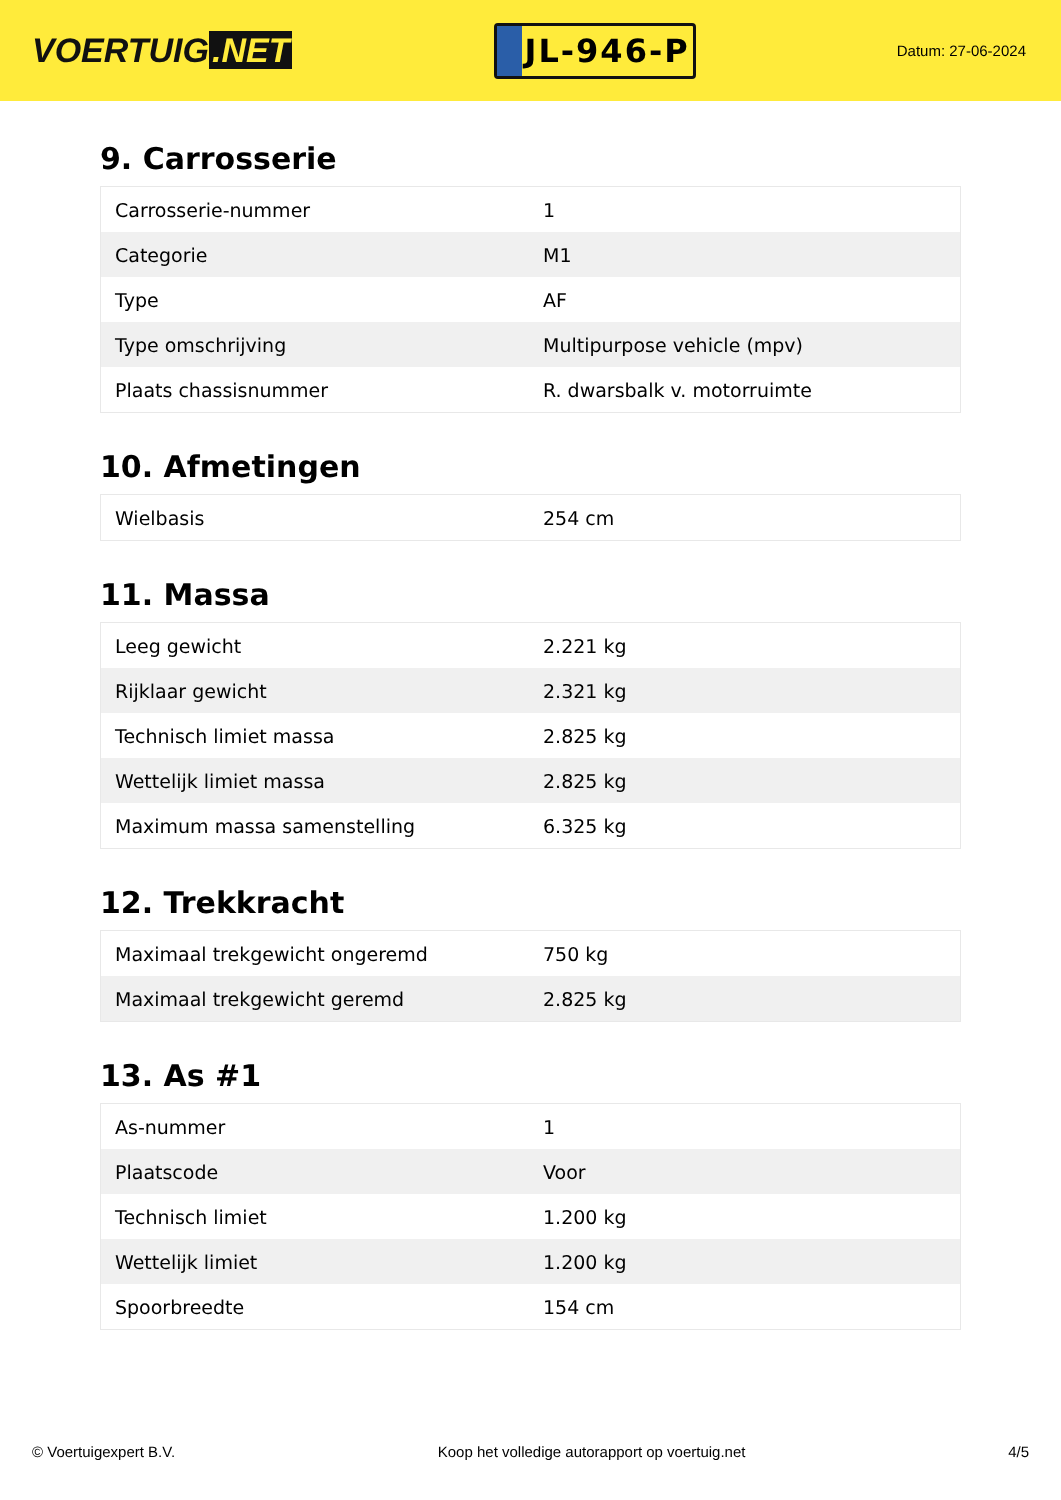VOERTUIG.NET
JL-946-P
Datum: 27-06-2024
9. Carrosserie
| Carrosserie-nummer | 1 |
| Categorie | M1 |
| Type | AF |
| Type omschrijving | Multipurpose vehicle (mpv) |
| Plaats chassisnummer | R. dwarsbalk v. motorruimte |
10. Afmetingen
| Wielbasis | 254 cm |
11. Massa
| Leeg gewicht | 2.221 kg |
| Rijklaar gewicht | 2.321 kg |
| Technisch limiet massa | 2.825 kg |
| Wettelijk limiet massa | 2.825 kg |
| Maximum massa samenstelling | 6.325 kg |
12. Trekkracht
| Maximaal trekgewicht ongeremd | 750 kg |
| Maximaal trekgewicht geremd | 2.825 kg |
13. As #1
| As-nummer | 1 |
| Plaatscode | Voor |
| Technisch limiet | 1.200 kg |
| Wettelijk limiet | 1.200 kg |
| Spoorbreedte | 154 cm |
© Voertuigexpert B.V. Koop het volledige autorapport op voertuig.net 4/5